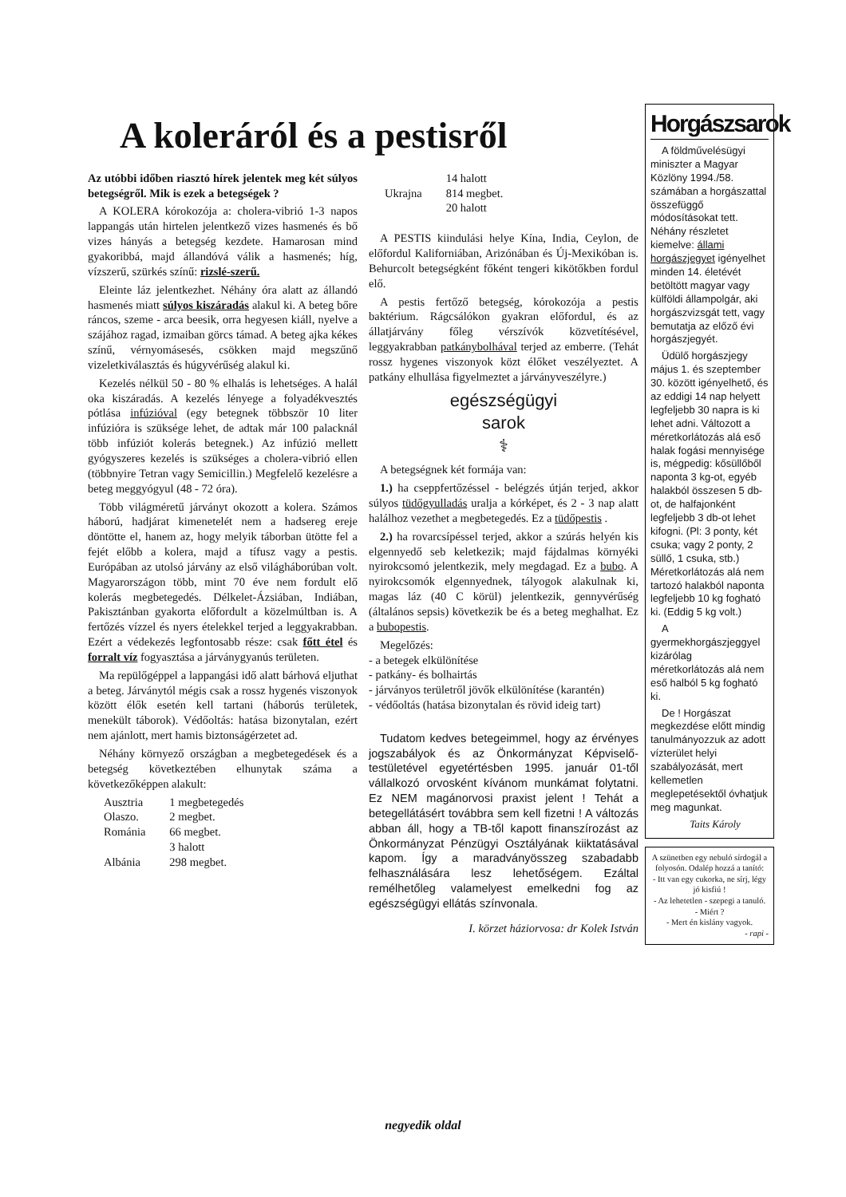A koleráról és a pestisről
Az utóbbi időben riasztó hírek jelentek meg két súlyos betegségről. Mik is ezek a betegségek ?
A KOLERA kórokozója a: cholera-vibrió 1-3 napos lappangás után hirtelen jelentkező vizes hasmenés és bő vizes hányás a betegség kezdete. Hamarosan mind gyakoribbá, majd állandóvá válik a hasmenés; híg, vízszerű, szürkés színű: rizslé-szerű.
Eleinte láz jelentkezhet. Néhány óra alatt az állandó hasmenés miatt súlyos kiszáradás alakul ki. A beteg bőre ráncos, szeme - arca beesik, orra hegyesen kiáll, nyelve a szájához ragad, izmaiban görcs támad. A beteg ajka kékes színű, vérnyomásesés, csökken majd megszűnő vizeletkiválasztás és húgyvérűség alakul ki.
Kezelés nélkül 50 - 80 % elhalás is lehetséges. A halál oka kiszáradás. A kezelés lényege a folyadékvesztés pótlása infúzióval (egy betegnek többször 10 liter infúzióra is szüksége lehet, de adtak már 100 palacknál több infúziót kolerás betegnek.) Az infúzió mellett gyógyszeres kezelés is szükséges a cholera-vibrió ellen (többnyire Tetran vagy Semicillin.) Megfelelő kezelésre a beteg meggyógyul (48 - 72 óra).
Több világméretű járványt okozott a kolera. Számos háború, hadjárat kimenetelét nem a hadsereg ereje döntötte el, hanem az, hogy melyik táborban ütötte fel a fejét előbb a kolera, majd a tífusz vagy a pestis. Európában az utolsó járvány az első világháborúban volt. Magyarországon több, mint 70 éve nem fordult elő kolerás megbetegedés. Délkelet-Ázsiában, Indiában, Pakisztánban gyakorta előfordult a közelmúltban is. A fertőzés vízzel és nyers ételekkel terjed a leggyakrabban. Ezért a védekezés legfontosabb része: csak főtt étel és forralt víz fogyasztása a járványgyanús területen.
Ma repülőgéppel a lappangási idő alatt bárhová eljuthat a beteg. Járványtól mégis csak a rossz hygenés viszonyok között élők esetén kell tartani (háborús területek, menekült táborok). Védőoltás: hatása bizonytalan, ezért nem ajánlott, mert hamis biztonságérzetet ad.
Néhány környező országban a megbetegedések és a betegség következtében elhunytak száma a következőképpen alakult:
| Ausztria | 1 megbetegedés |
| Olaszo. | 2 megbet. |
| Románia | 66 megbet. |
| | 3 halott |
| Albánia | 298 megbet. |
| | 14 halott |
| Ukrajna | 814 megbet. |
| | 20 halott |
A PESTIS kiindulási helye Kína, India, Ceylon, de előfordul Kaliforniában, Arizónában és Új-Mexikóban is. Behurcolt betegségként főként tengeri kikötőkben fordul elő.
A pestis fertőző betegség, kórokozója a pestis baktérium. Rágcsálókon gyakran előfordul, és az állatjárvány főleg vérszívók közvetítésével, leggyakrabban patkánybolhával terjed az emberre. (Tehát rossz hygenes viszonyok közt élőket veszélyeztet. A patkány elhullása figyelmeztet a járványveszélyre.)
egészségügyi
sarok
⚕
A betegségnek két formája van:
1.) ha cseppfertőzéssel - belégzés útján terjed, akkor súlyos tüdőgyulladás uralja a kórképet, és 2 - 3 nap alatt halálhoz vezethet a megbetegedés. Ez a tüdőpestis .
2.) ha rovarcsípéssel terjed, akkor a szúrás helyén kis elgennyedő seb keletkezik; majd fájdalmas környéki nyirokcsomó jelentkezik, mely megdagad. Ez a bubo. A nyirokcsomók elgennyednek, tályogok alakulnak ki, magas láz (40 C körül) jelentkezik, gennyvérűség (általános sepsis) következik be és a beteg meghalhat. Ez a bubopestis.
Megelőzés:
- a betegek elkülönítése
- patkány- és bolhairtás
- járványos területről jövők elkülönítése (karantén)
- védőoltás (hatása bizonytalan és rövid ideig tart)
Tudatom kedves betegeimmel, hogy az érvényes jogszabályok és az Önkormányzat Képviselő-testületével egyetértésben 1995. január 01-től vállalkozó orvosként kívánom munkámat folytatni. Ez NEM magánorvosi praxist jelent ! Tehát a betegellátásért továbbra sem kell fizetni ! A változás abban áll, hogy a TB-től kapott finanszírozást az Önkormányzat Pénzügyi Osztályának kiiktatásával kapom. Így a maradványösszeg szabadabb felhasználására lesz lehetőségem. Ezáltal remélhetőleg valamelyest emelkedni fog az egészségügyi ellátás színvonala.
I. körzet háziorvosa: dr Kolek István
Horgászsarok
A földművelésügyi miniszter a Magyar Közlöny 1994./58. számában a horgászattal összefüggő módosításokat tett. Néhány részletet kiemelve: állami horgászjegyet igényelhet minden 14. életévét betöltött magyar vagy külföldi állampolgár, aki horgászvizsgát tett, vagy bemutatja az előző évi horgászjegyét.
Üdülő horgászjegy május 1. és szeptember 30. között igényelhető, és az eddigi 14 nap helyett legfeljebb 30 napra is ki lehet adni. Változott a méretkorlátozás alá eső halak fogási mennyisége is, mégpedig: kősüllőből naponta 3 kg-ot, egyéb halakból összesen 5 db-ot, de halfajonként legfeljebb 3 db-ot lehet kifogni. (Pl: 3 ponty, két csuka; vagy 2 ponty, 2 süllő, 1 csuka, stb.) Méretkorlátozás alá nem tartozó halakból naponta legfeljebb 10 kg fogható ki. (Eddig 5 kg volt.)
A gyermekhorgászjeggyel kizárólag méretkorlátozás alá nem eső halból 5 kg fogható ki.
De ! Horgászat megkezdése előtt mindig tanulmányozzuk az adott vízterület helyi szabályozását, mert kellemetlen meglepetésektől óvhatjuk meg magunkat.
Taits Károly
A szünetben egy nebuló sírdogál a folyosón. Odalép hozzá a tanító:
- Itt van egy cukorka, ne sírj, légy jó kisfiú !
- Az lehetetlen - szepegi a tanuló.
- Miért ?
- Mert én kislány vagyok.
- rapi -
negyedik oldal